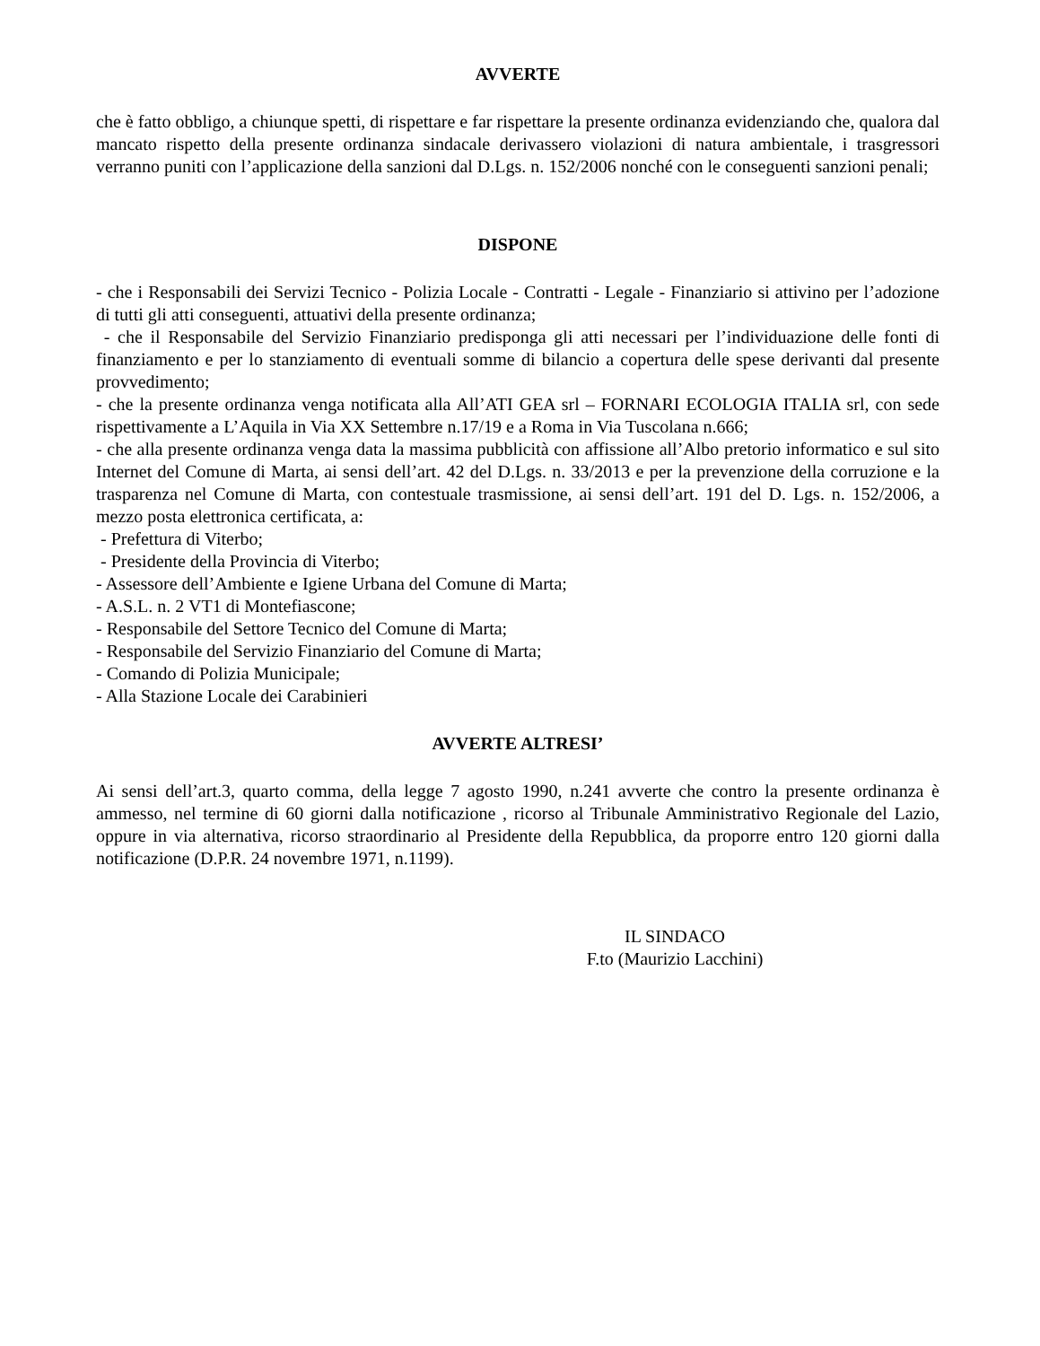AVVERTE
che è fatto obbligo, a chiunque spetti, di rispettare e far rispettare la presente ordinanza evidenziando che, qualora dal mancato rispetto della presente ordinanza sindacale derivassero violazioni di natura ambientale, i trasgressori verranno puniti con l’applicazione della sanzioni dal D.Lgs. n. 152/2006 nonché con le conseguenti sanzioni penali;
DISPONE
- che i Responsabili dei Servizi Tecnico - Polizia Locale - Contratti - Legale - Finanziario si attivino per l’adozione di tutti gli atti conseguenti, attuativi della presente ordinanza;
- che il Responsabile del Servizio Finanziario predisponga gli atti necessari per l’individuazione delle fonti di finanziamento e per lo stanziamento di eventuali somme di bilancio a copertura delle spese derivanti dal presente provvedimento;
- che la presente ordinanza venga notificata alla All’ATI GEA srl – FORNARI ECOLOGIA ITALIA srl, con sede rispettivamente a L’Aquila in Via XX Settembre n.17/19 e a Roma in Via Tuscolana n.666;
- che alla presente ordinanza venga data la massima pubblicità con affissione all’Albo pretorio informatico e sul sito Internet del Comune di Marta, ai sensi dell’art. 42 del D.Lgs. n. 33/2013 e per la prevenzione della corruzione e la trasparenza nel Comune di Marta, con contestuale trasmissione, ai sensi dell’art. 191 del D. Lgs. n. 152/2006, a mezzo posta elettronica certificata, a:
- Prefettura di Viterbo;
- Presidente della Provincia di Viterbo;
- Assessore dell’Ambiente e Igiene Urbana del Comune di Marta;
- A.S.L. n. 2 VT1 di Montefiascone;
- Responsabile del Settore Tecnico del Comune di Marta;
- Responsabile del Servizio Finanziario del Comune di Marta;
- Comando di Polizia Municipale;
- Alla Stazione Locale dei Carabinieri
AVVERTE ALTRESI’
Ai sensi dell’art.3, quarto comma, della legge 7 agosto 1990, n.241 avverte che contro la presente ordinanza è ammesso, nel termine di 60 giorni dalla notificazione , ricorso al Tribunale Amministrativo Regionale del Lazio, oppure in via alternativa, ricorso straordinario al Presidente della Repubblica, da proporre entro 120 giorni dalla notificazione (D.P.R. 24 novembre 1971, n.1199).
IL SINDACO
F.to (Maurizio Lacchini)